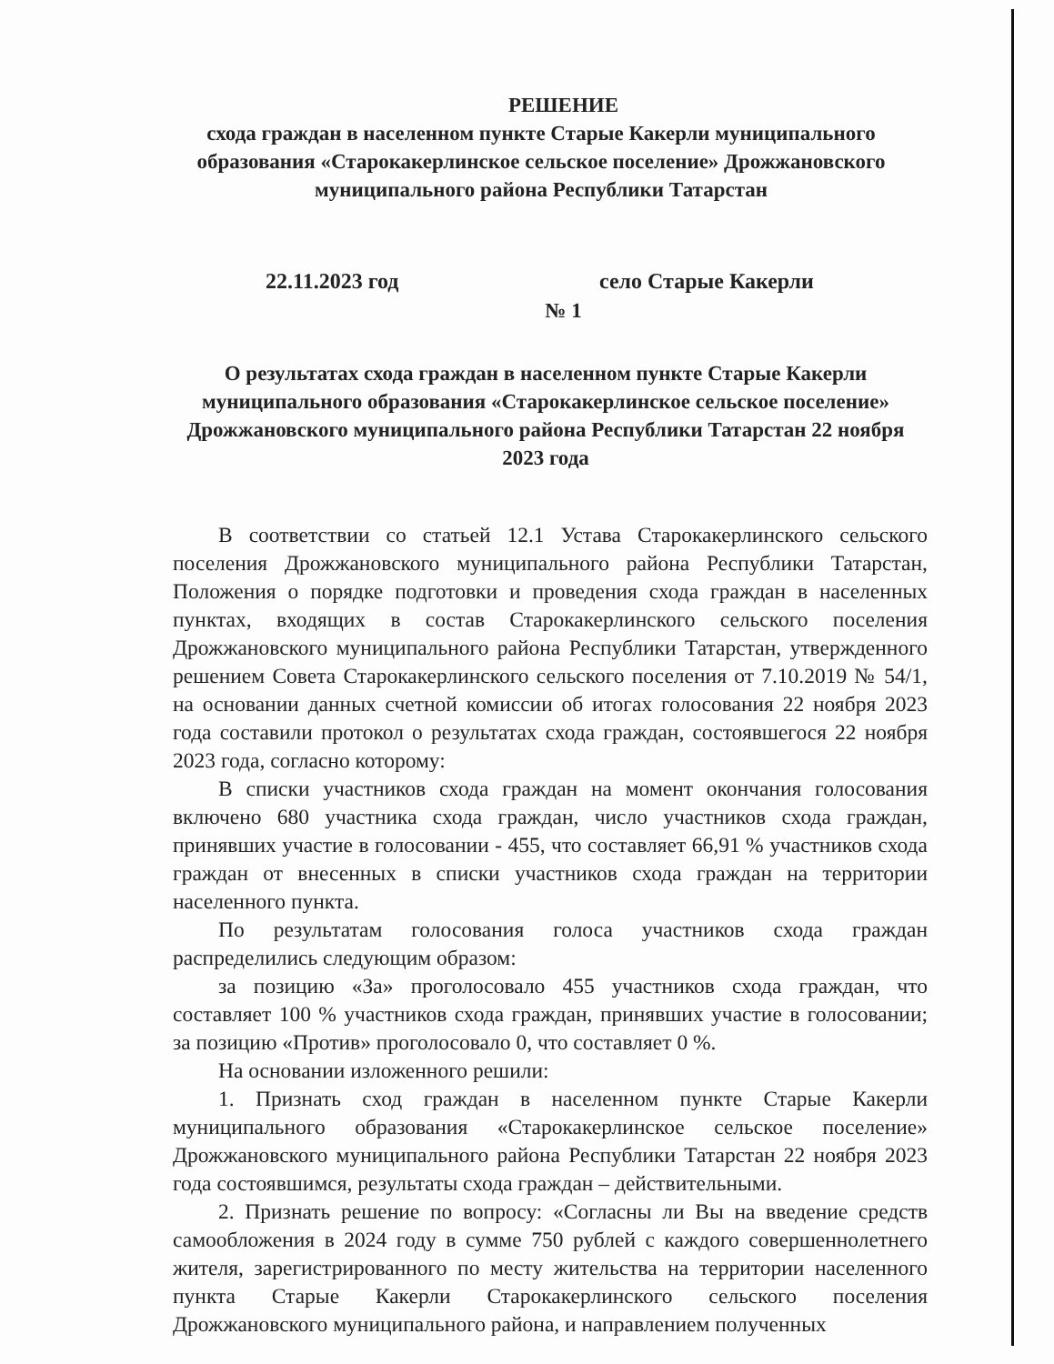РЕШЕНИЕ
схода граждан в населенном пункте Старые Какерли муниципального образования «Старокакерлинское сельское поселение» Дрожжановского муниципального района Республики Татарстан
22.11.2023 год село Старые Какерли
№ 1
О результатах схода граждан в населенном пункте Старые Какерли муниципального образования «Старокакерлинское сельское поселение» Дрожжановского муниципального района Республики Татарстан 22 ноября 2023 года
В соответствии со статьей 12.1 Устава Старокакерлинского сельского поселения Дрожжановского муниципального района Республики Татарстан, Положения о порядке подготовки и проведения схода граждан в населенных пунктах, входящих в состав Старокакерлинского сельского поселения Дрожжановского муниципального района Республики Татарстан, утвержденного решением Совета Старокакерлинского сельского поселения от 7.10.2019 № 54/1, на основании данных счетной комиссии об итогах голосования 22 ноября 2023 года составили протокол о результатах схода граждан, состоявшегося 22 ноября 2023 года, согласно которому:
В списки участников схода граждан на момент окончания голосования включено 680 участника схода граждан, число участников схода граждан, принявших участие в голосовании - 455, что составляет 66,91 % участников схода граждан от внесенных в списки участников схода граждан на территории населенного пункта.
По результатам голосования голоса участников схода граждан распределились следующим образом:
за позицию «За» проголосовало 455 участников схода граждан, что составляет 100 % участников схода граждан, принявших участие в голосовании; за позицию «Против» проголосовало 0, что составляет 0 %.
На основании изложенного решили:
1. Признать сход граждан в населенном пункте Старые Какерли муниципального образования «Старокакерлинское сельское поселение» Дрожжановского муниципального района Республики Татарстан 22 ноября 2023 года состоявшимся, результаты схода граждан – действительными.
2. Признать решение по вопросу: «Согласны ли Вы на введение средств самообложения в 2024 году в сумме 750 рублей с каждого совершеннолетнего жителя, зарегистрированного по месту жительства на территории населенного пункта Старые Какерли Старокакерлинского сельского поселения Дрожжановского муниципального района, и направлением полученных